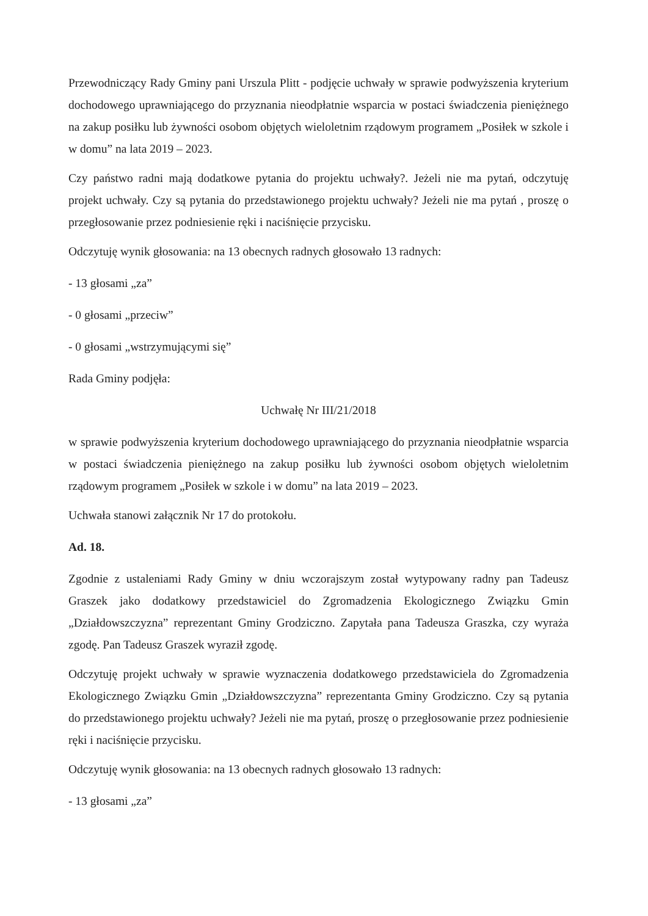Przewodniczący Rady Gminy pani Urszula Plitt - podjęcie uchwały w sprawie podwyższenia kryterium dochodowego uprawniającego do przyznania nieodpłatnie wsparcia w postaci świadczenia pieniężnego na zakup posiłku lub żywności osobom objętych wieloletnim rządowym programem „Posiłek w szkole i w domu” na lata 2019 – 2023.
Czy państwo radni mają dodatkowe pytania do projektu uchwały?. Jeżeli nie ma pytań, odczytuję projekt uchwały. Czy są pytania do przedstawionego projektu uchwały? Jeżeli nie ma pytań , proszę o przegłosowanie przez podniesienie ręki i naciśnięcie przycisku.
Odczytuję wynik głosowania: na 13 obecnych radnych głosowało 13 radnych:
- 13 głosami „za”
- 0 głosami „przeciw”
- 0 głosami „wstrzymującymi się”
Rada Gminy podjęła:
Uchwałę Nr III/21/2018
w sprawie podwyższenia kryterium dochodowego uprawniającego do przyznania nieodpłatnie wsparcia w postaci świadczenia pieniężnego na zakup posiłku lub żywności osobom objętych wieloletnim rządowym programem „Posiłek w szkole i w domu” na lata 2019 – 2023.
Uchwała stanowi załącznik Nr 17 do protokołu.
Ad. 18.
Zgodnie z ustaleniami Rady Gminy w dniu wczorajszym został wytypowany radny pan Tadeusz Graszek jako dodatkowy przedstawiciel do Zgromadzenia Ekologicznego Związku Gmin „Działdowszczyzna” reprezentant Gminy Grodziczno. Zapytała pana Tadeusza Graszka, czy wyraża zgodę. Pan Tadeusz Graszek wyraził zgodę.
Odczytuję projekt uchwały w sprawie wyznaczenia dodatkowego przedstawiciela do Zgromadzenia Ekologicznego Związku Gmin „Działdowszczyzna” reprezentanta Gminy Grodziczno. Czy są pytania do przedstawionego projektu uchwały? Jeżeli nie ma pytań, proszę o przegłosowanie przez podniesienie ręki i naciśnięcie przycisku.
Odczytuję wynik głosowania: na 13 obecnych radnych głosowało 13 radnych:
- 13 głosami „za”